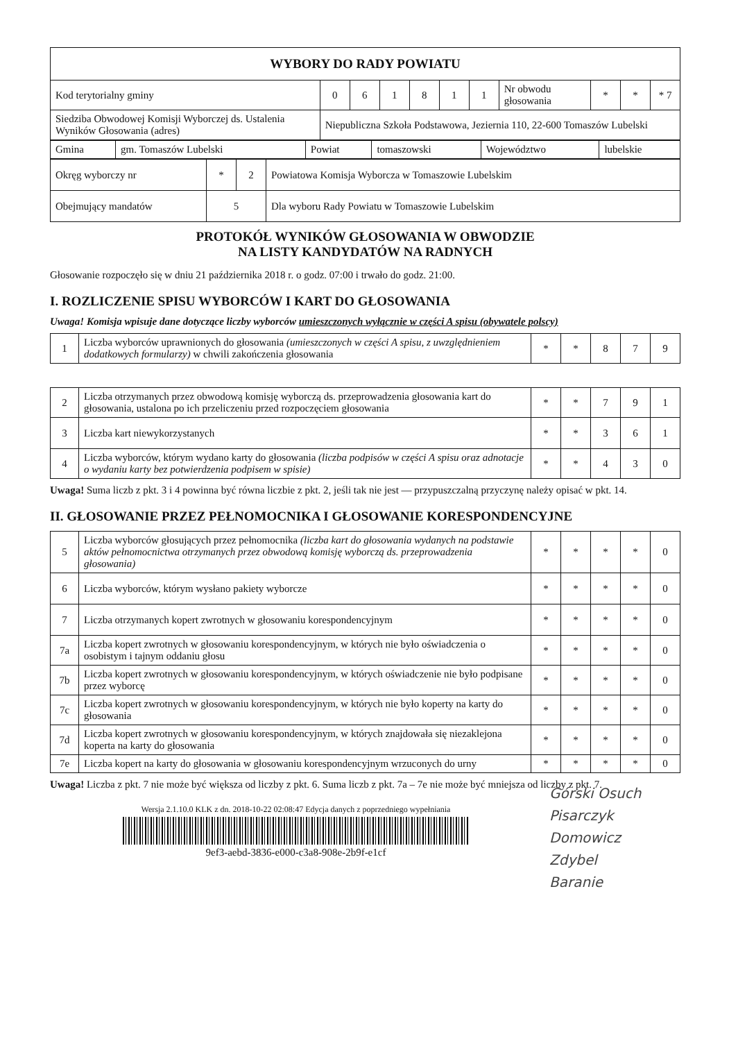| WYBORY DO RADY POWIATU | | | | | | | | | | |
| --- | --- | --- | --- | --- | --- | --- | --- | --- | --- | --- |
| Kod terytorialny gminy | 0 | 6 | 1 | 8 | 1 | 1 | Nr obwodu głosowania | * | * | * 7 |
| Siedziba Obwodowej Komisji Wyborczej ds. Ustalenia Wyników Głosowania (adres) | Niepubliczna Szkoła Podstawowa, Jeziernia 110, 22-600 Tomaszów Lubelski | | | | | | | | | |
| Gmina | gm. Tomaszów Lubelski | Powiat | tomaszowski | Województwo | lubelskie |
| Okręg wyborczy nr | * | 2 | Powiatowa Komisja Wyborcza w Tomaszowie Lubelskim |
| Obejmujący mandatów | 5 | | Dla wyboru Rady Powiatu w Tomaszowie Lubelskim |
PROTOKÓŁ WYNIKÓW GŁOSOWANIA W OBWODZIE
NA LISTY KANDYDATÓW NA RADNYCH
Głosowanie rozpoczęło się w dniu 21 października 2018 r. o godz. 07:00 i trwało do godz. 21:00.
I. ROZLICZENIE SPISU WYBORCÓW I KART DO GŁOSOWANIA
Uwaga! Komisja wpisuje dane dotyczące liczby wyborców umieszczonych wyłącznie w części A spisu (obywatele polscy)
| 1 | Liczba wyborców uprawnionych do głosowania (umieszczonych w części A spisu, z uwzględnieniem dodatkowych formularzy) w chwili zakończenia głosowania | * | * | 8 | 7 | 9 |
| 2 | Liczba otrzymanych przez obwodową komisję wyborczą ds. przeprowadzenia głosowania kart do głosowania, ustalona po ich przeliczeniu przed rozpoczęciem głosowania | * | * | 7 | 9 | 1 |
| 3 | Liczba kart niewykorzystanych | * | * | 3 | 6 | 1 |
| 4 | Liczba wyborców, którym wydano karty do głosowania (liczba podpisów w części A spisu oraz adnotacje o wydaniu karty bez potwierdzenia podpisem w spisie) | * | * | 4 | 3 | 0 |
Uwaga! Suma liczb z pkt. 3 i 4 powinna być równa liczbie z pkt. 2, jeśli tak nie jest — przypuszczalną przyczynę należy opisać w pkt. 14.
II. GŁOSOWANIE PRZEZ PEŁNOMOCNIKA I GŁOSOWANIE KORESPONDENCYJNE
| 5 | Liczba wyborców głosujących przez pełnomocnika (liczba kart do głosowania wydanych na podstawie aktów pełnomocnictwa otrzymanych przez obwodową komisję wyborczą ds. przeprowadzenia głosowania) | * | * | * | * | 0 |
| 6 | Liczba wyborców, którym wysłano pakiety wyborcze | * | * | * | * | 0 |
| 7 | Liczba otrzymanych kopert zwrotnych w głosowaniu korespondencyjnym | * | * | * | * | 0 |
| 7a | Liczba kopert zwrotnych w głosowaniu korespondencyjnym, w których nie było oświadczenia o osobistym i tajnym oddaniu głosu | * | * | * | * | 0 |
| 7b | Liczba kopert zwrotnych w głosowaniu korespondencyjnym, w których oświadczenie nie było podpisane przez wyborcę | * | * | * | * | 0 |
| 7c | Liczba kopert zwrotnych w głosowaniu korespondencyjnym, w których nie było koperty na karty do głosowania | * | * | * | * | 0 |
| 7d | Liczba kopert zwrotnych w głosowaniu korespondencyjnym, w których znajdowała się niezaklejona koperta na karty do głosowania | * | * | * | * | 0 |
| 7e | Liczba kopert na karty do głosowania w głosowaniu korespondencyjnym wrzuconych do urny | * | * | * | * | 0 |
Uwaga! Liczba z pkt. 7 nie może być większa od liczby z pkt. 6. Suma liczb z pkt. 7a – 7e nie może być mniejsza od liczby z pkt. 7.
Wersja 2.1.10.0 KLK z dn. 2018-10-22 02:08:47 Edycja danych z poprzedniego wypełniania
9ef3-aebd-3836-e000-c3a8-908e-2b9f-e1cf
Górski Osuch
Pisarczyk
Domowicz
Zdybel
Baranie